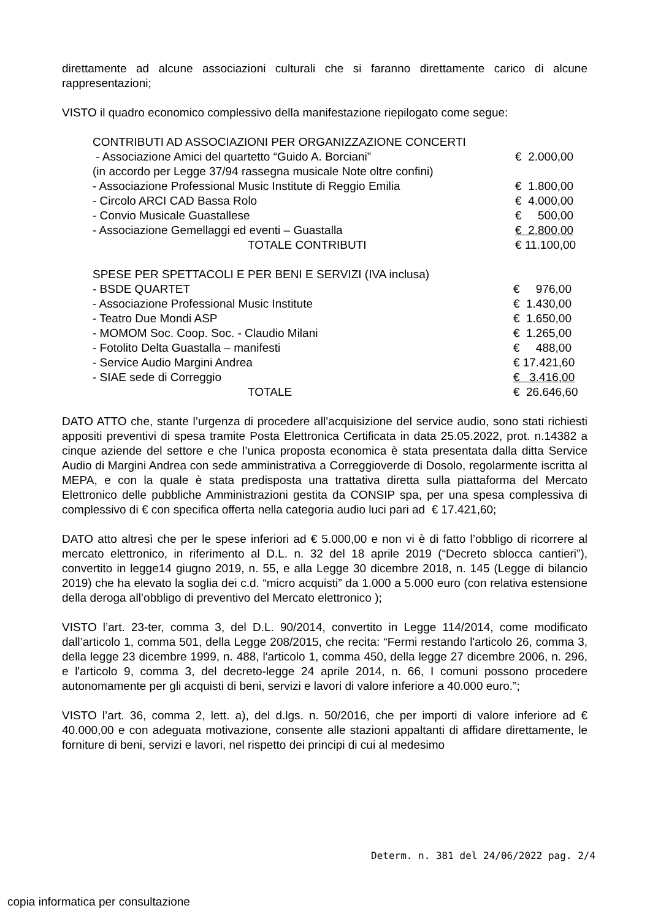direttamente ad alcune associazioni culturali che si faranno direttamente carico di alcune rappresentazioni;
VISTO il quadro economico complessivo della manifestazione riepilogato come segue:
| CONTRIBUTI AD ASSOCIAZIONI PER ORGANIZZAZIONE CONCERTI | |
| - Associazione Amici del quartetto “Guido A. Borciani” | € 2.000,00 |
| (in accordo per Legge 37/94 rassegna musicale Note oltre confini) | |
| - Associazione Professional Music Institute di Reggio Emilia | € 1.800,00 |
| - Circolo ARCI CAD Bassa Rolo | € 4.000,00 |
| - Convio Musicale Guastallese | € 500,00 |
| - Associazione Gemellaggi ed eventi – Guastalla | € 2.800,00 |
| TOTALE CONTRIBUTI | € 11.100,00 |
| SPESE PER SPETTACOLI E PER BENI E SERVIZI (IVA inclusa) | |
| - BSDE QUARTET | € 976,00 |
| - Associazione Professional Music Institute | € 1.430,00 |
| - Teatro Due Mondi ASP | € 1.650,00 |
| - MOMOM Soc. Coop. Soc. - Claudio Milani | € 1.265,00 |
| - Fotolito Delta Guastalla – manifesti | € 488,00 |
| - Service Audio Margini Andrea | € 17.421,60 |
| - SIAE sede di Correggio | € 3.416,00 |
| TOTALE | € 26.646,60 |
DATO ATTO che, stante l’urgenza di procedere all’acquisizione del service audio, sono stati richiesti appositi preventivi di spesa tramite Posta Elettronica Certificata in data 25.05.2022, prot. n.14382 a cinque aziende del settore e che l’unica proposta economica è stata presentata dalla ditta Service Audio di Margini Andrea con sede amministrativa a Correggioverde di Dosolo, regolarmente iscritta al MEPA, e con la quale è stata predisposta una trattativa diretta sulla piattaforma del Mercato Elettronico delle pubbliche Amministrazioni gestita da CONSIP spa, per una spesa complessiva di complessivo di € con specifica offerta nella categoria audio luci pari ad € 17.421,60;
DATO atto altresì che per le spese inferiori ad € 5.000,00 e non vi è di fatto l’obbligo di ricorrere al mercato elettronico, in riferimento al D.L. n. 32 del 18 aprile 2019 (“Decreto sblocca cantieri”), convertito in legge14 giugno 2019, n. 55, e alla Legge 30 dicembre 2018, n. 145 (Legge di bilancio 2019) che ha elevato la soglia dei c.d. “micro acquisti” da 1.000 a 5.000 euro (con relativa estensione della deroga all’obbligo di preventivo del Mercato elettronico );
VISTO l’art. 23-ter, comma 3, del D.L. 90/2014, convertito in Legge 114/2014, come modificato dall’articolo 1, comma 501, della Legge 208/2015, che recita: “Fermi restando l'articolo 26, comma 3, della legge 23 dicembre 1999, n. 488, l'articolo 1, comma 450, della legge 27 dicembre 2006, n. 296, e l'articolo 9, comma 3, del decreto-legge 24 aprile 2014, n. 66, I comuni possono procedere autonomamente per gli acquisti di beni, servizi e lavori di valore inferiore a 40.000 euro.”;
VISTO l’art. 36, comma 2, lett. a), del d.lgs. n. 50/2016, che per importi di valore inferiore ad € 40.000,00 e con adeguata motivazione, consente alle stazioni appaltanti di affidare direttamente, le forniture di beni, servizi e lavori, nel rispetto dei principi di cui al medesimo
Determ. n. 381 del 24/06/2022 pag. 2/4
copia informatica per consultazione